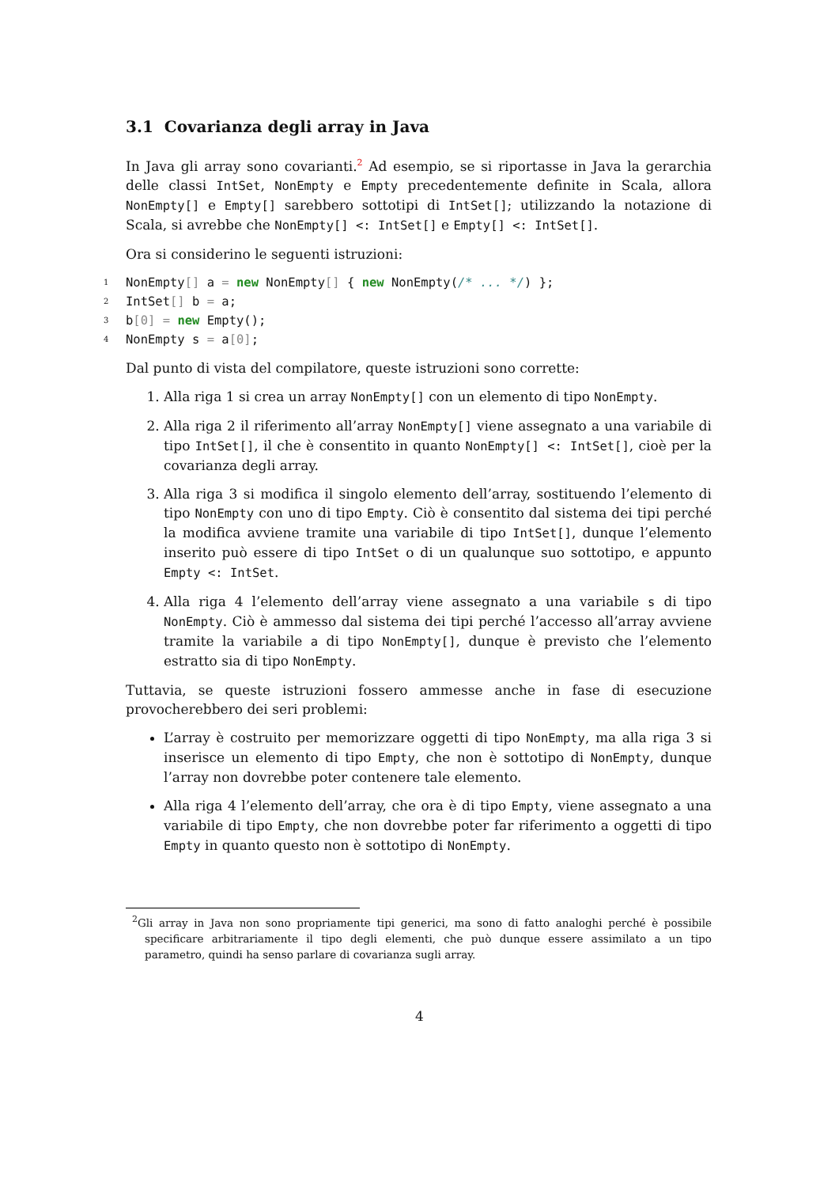3.1 Covarianza degli array in Java
In Java gli array sono covarianti.<sup>2</sup> Ad esempio, se si riportasse in Java la gerarchia delle classi IntSet, NonEmpty e Empty precedentemente definite in Scala, allora NonEmpty[] e Empty[] sarebbero sottotipi di IntSet[]; utilizzando la notazione di Scala, si avrebbe che NonEmpty[] <: IntSet[] e Empty[] <: IntSet[].
Ora si considerino le seguenti istruzioni:
1 NonEmpty[] a = new NonEmpty[] { new NonEmpty(/* ... */) };
2 IntSet[] b = a;
3 b[0] = new Empty();
4 NonEmpty s = a[0];
Dal punto di vista del compilatore, queste istruzioni sono corrette:
1. Alla riga 1 si crea un array NonEmpty[] con un elemento di tipo NonEmpty.
2. Alla riga 2 il riferimento all’array NonEmpty[] viene assegnato a una variabile di tipo IntSet[], il che è consentito in quanto NonEmpty[] <: IntSet[], cioè per la covarianza degli array.
3. Alla riga 3 si modifica il singolo elemento dell’array, sostituendo l’elemento di tipo NonEmpty con uno di tipo Empty. Ciò è consentito dal sistema dei tipi perché la modifica avviene tramite una variabile di tipo IntSet[], dunque l’elemento inserito può essere di tipo IntSet o di un qualunque suo sottotipo, e appunto Empty <: IntSet.
4. Alla riga 4 l’elemento dell’array viene assegnato a una variabile s di tipo NonEmpty. Ciò è ammesso dal sistema dei tipi perché l’accesso all’array avviene tramite la variabile a di tipo NonEmpty[], dunque è previsto che l’elemento estratto sia di tipo NonEmpty.
Tuttavia, se queste istruzioni fossero ammesse anche in fase di esecuzione provocherebbero dei seri problemi:
L’array è costruito per memorizzare oggetti di tipo NonEmpty, ma alla riga 3 si inserisce un elemento di tipo Empty, che non è sottotipo di NonEmpty, dunque l’array non dovrebbe poter contenere tale elemento.
Alla riga 4 l’elemento dell’array, che ora è di tipo Empty, viene assegnato a una variabile di tipo Empty, che non dovrebbe poter far riferimento a oggetti di tipo Empty in quanto questo non è sottotipo di NonEmpty.
<sup>2</sup> Gli array in Java non sono propriamente tipi generici, ma sono di fatto analoghi perché è possibile specificare arbitrariamente il tipo degli elementi, che può dunque essere assimilato a un tipo parametro, quindi ha senso parlare di covarianza sugli array.
4